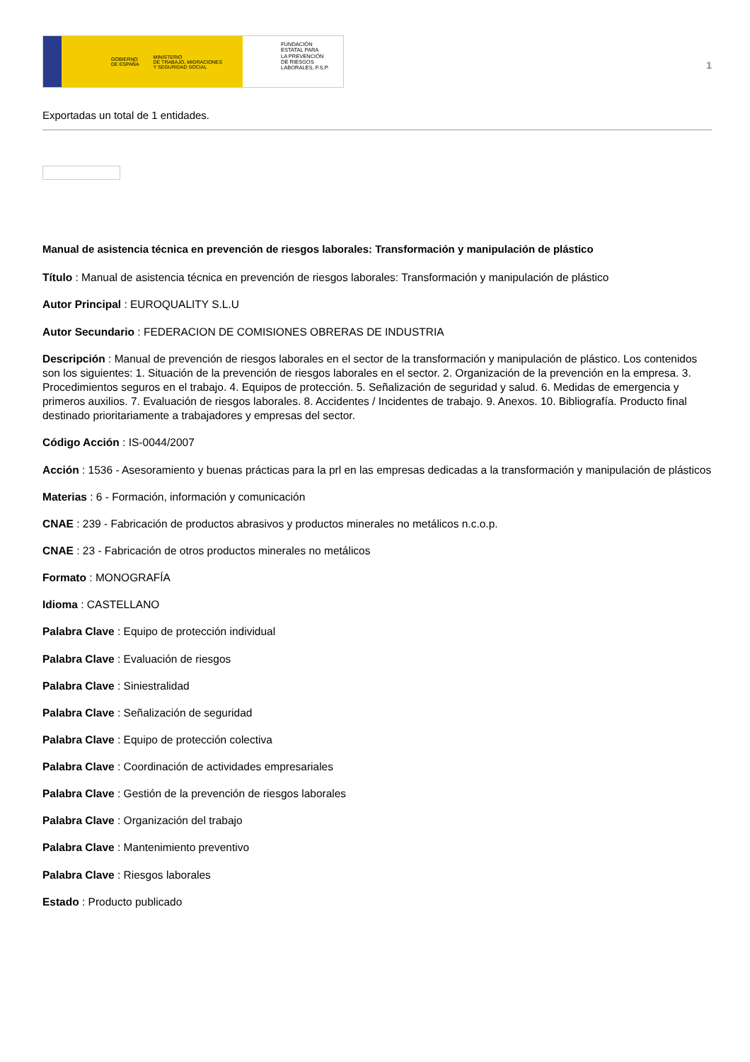GOBIERNO
DE ESPAÑA MINISTERIO
DE TRABAJO, MIGRACIONES
Y SEGURIDAD SOCIAL
FUNDACIÓN
ESTATAL PARA
LA PREVENCIÓN
DE RIESGOS
LABORALES, F.S.P.
1
Exportadas un total de 1 entidades.
Manual de asistencia técnica en prevención de riesgos laborales: Transformación y manipulación de plástico
Título : Manual de asistencia técnica en prevención de riesgos laborales: Transformación y manipulación de plástico
Autor Principal : EUROQUALITY S.L.U
Autor Secundario : FEDERACION DE COMISIONES OBRERAS DE INDUSTRIA
Descripción : Manual de prevención de riesgos laborales en el sector de la transformación y manipulación de plástico. Los contenidos son los siguientes: 1. Situación de la prevención de riesgos laborales en el sector. 2. Organización de la prevención en la empresa. 3. Procedimientos seguros en el trabajo. 4. Equipos de protección. 5. Señalización de seguridad y salud. 6. Medidas de emergencia y primeros auxilios. 7. Evaluación de riesgos laborales. 8. Accidentes / Incidentes de trabajo. 9. Anexos. 10. Bibliografía. Producto final destinado prioritariamente a trabajadores y empresas del sector.
Código Acción : IS-0044/2007
Acción : 1536 - Asesoramiento y buenas prácticas para la prl en las empresas dedicadas a la transformación y manipulación de plásticos
Materias : 6 - Formación, información y comunicación
CNAE : 239 - Fabricación de productos abrasivos y productos minerales no metálicos n.c.o.p.
CNAE : 23 - Fabricación de otros productos minerales no metálicos
Formato : MONOGRAFÍA
Idioma : CASTELLANO
Palabra Clave : Equipo de protección individual
Palabra Clave : Evaluación de riesgos
Palabra Clave : Siniestralidad
Palabra Clave : Señalización de seguridad
Palabra Clave : Equipo de protección colectiva
Palabra Clave : Coordinación de actividades empresariales
Palabra Clave : Gestión de la prevención de riesgos laborales
Palabra Clave : Organización del trabajo
Palabra Clave : Mantenimiento preventivo
Palabra Clave : Riesgos laborales
Estado : Producto publicado